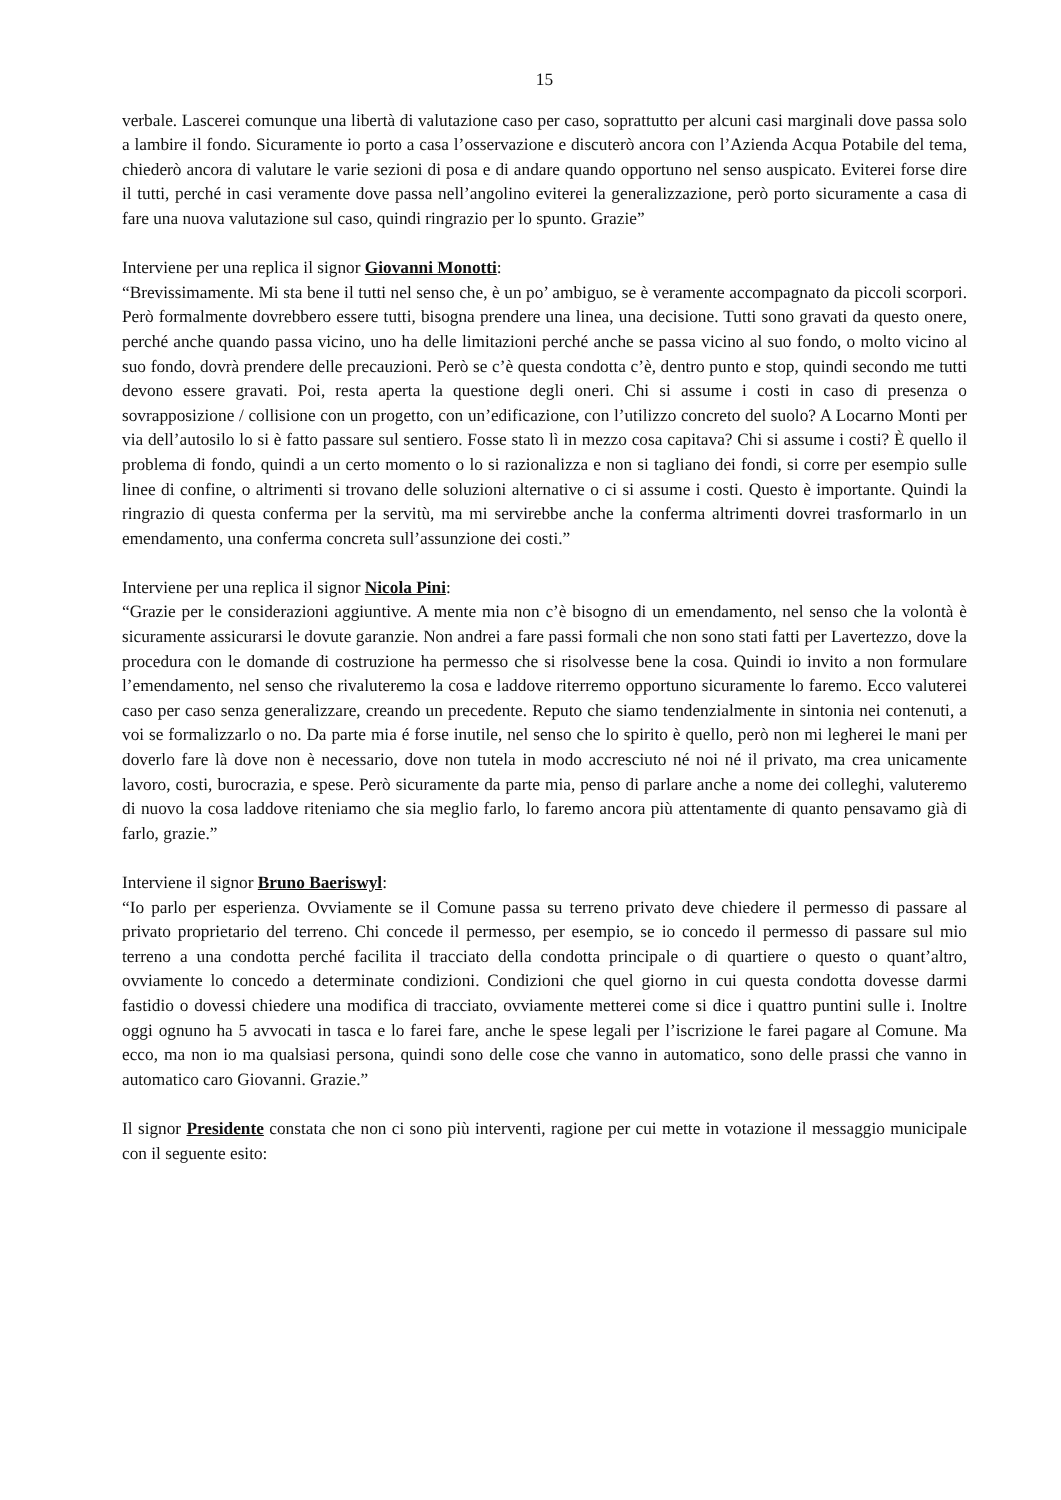15
verbale. Lascerei comunque una libertà di valutazione caso per caso, soprattutto per alcuni casi marginali dove passa solo a lambire il fondo. Sicuramente io porto a casa l’osservazione e discuterò ancora con l’Azienda Acqua Potabile del tema, chiederò ancora di valutare le varie sezioni di posa e di andare quando opportuno nel senso auspicato. Eviterei forse dire il tutti, perché in casi veramente dove passa nell’angolino eviterei la generalizzazione, però porto sicuramente a casa di fare una nuova valutazione sul caso, quindi ringrazio per lo spunto. Grazie”
Interviene per una replica il signor Giovanni Monotti:
“Brevissimamente. Mi sta bene il tutti nel senso che, è un po’ ambiguo, se è veramente accompagnato da piccoli scorpori. Però formalmente dovrebbero essere tutti, bisogna prendere una linea, una decisione. Tutti sono gravati da questo onere, perché anche quando passa vicino, uno ha delle limitazioni perché anche se passa vicino al suo fondo, o molto vicino al suo fondo, dovrà prendere delle precauzioni. Però se c’è questa condotta c’è, dentro punto e stop, quindi secondo me tutti devono essere gravati. Poi, resta aperta la questione degli oneri. Chi si assume i costi in caso di presenza o sovrapposizione / collisione con un progetto, con un’edificazione, con l’utilizzo concreto del suolo? A Locarno Monti per via dell’autosilo lo si è fatto passare sul sentiero. Fosse stato lì in mezzo cosa capitava? Chi si assume i costi? È quello il problema di fondo, quindi a un certo momento o lo si razionalizza e non si tagliano dei fondi, si corre per esempio sulle linee di confine, o altrimenti si trovano delle soluzioni alternative o ci si assume i costi. Questo è importante. Quindi la ringrazio di questa conferma per la servitù, ma mi servirebbe anche la conferma altrimenti dovrei trasformarlo in un emendamento, una conferma concreta sull’assunzione dei costi.”
Interviene per una replica il signor Nicola Pini:
“Grazie per le considerazioni aggiuntive. A mente mia non c’è bisogno di un emendamento, nel senso che la volontà è sicuramente assicurarsi le dovute garanzie. Non andrei a fare passi formali che non sono stati fatti per Lavertezzo, dove la procedura con le domande di costruzione ha permesso che si risolvesse bene la cosa. Quindi io invito a non formulare l’emendamento, nel senso che rivaluteremo la cosa e laddove riterremo opportuno sicuramente lo faremo. Ecco valuterei caso per caso senza generalizzare, creando un precedente. Reputo che siamo tendenzialmente in sintonia nei contenuti, a voi se formalizzarlo o no. Da parte mia é forse inutile, nel senso che lo spirito è quello, però non mi legherei le mani per doverlo fare là dove non è necessario, dove non tutela in modo accresciuto né noi né il privato, ma crea unicamente lavoro, costi, burocrazia, e spese. Però sicuramente da parte mia, penso di parlare anche a nome dei colleghi, valuteremo di nuovo la cosa laddove riteniamo che sia meglio farlo, lo faremo ancora più attentamente di quanto pensavamo già di farlo, grazie.”
Interviene il signor Bruno Baeriswyl:
“Io parlo per esperienza. Ovviamente se il Comune passa su terreno privato deve chiedere il permesso di passare al privato proprietario del terreno. Chi concede il permesso, per esempio, se io concedo il permesso di passare sul mio terreno a una condotta perché facilita il tracciato della condotta principale o di quartiere o questo o quant’altro, ovviamente lo concedo a determinate condizioni. Condizioni che quel giorno in cui questa condotta dovesse darmi fastidio o dovessi chiedere una modifica di tracciato, ovviamente metterei come si dice i quattro puntini sulle i. Inoltre oggi ognuno ha 5 avvocati in tasca e lo farei fare, anche le spese legali per l’iscrizione le farei pagare al Comune. Ma ecco, ma non io ma qualsiasi persona, quindi sono delle cose che vanno in automatico, sono delle prassi che vanno in automatico caro Giovanni. Grazie.”
Il signor Presidente constata che non ci sono più interventi, ragione per cui mette in votazione il messaggio municipale con il seguente esito: